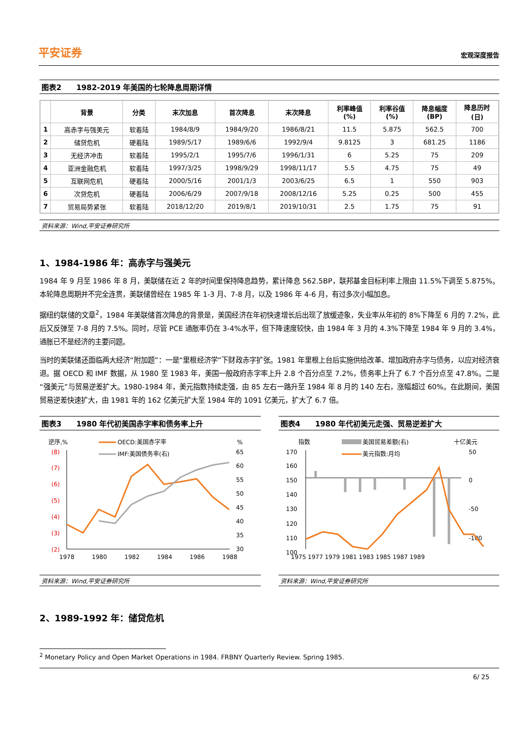平安证券 宏观深度报告
图表2　　1982-2019 年美国的七轮降息周期详情
| | 背景 | 分类 | 末次加息 | 首次降息 | 末次降息 | 利率峰值 (%) | 利率谷值 (%) | 降息幅度 (BP) | 降息历时 (日) |
| --- | --- | --- | --- | --- | --- | --- | --- | --- | --- |
| 1 | 高赤字与强美元 | 软着陆 | 1984/8/9 | 1984/9/20 | 1986/8/21 | 11.5 | 5.875 | 562.5 | 700 |
| 2 | 储贷危机 | 硬着陆 | 1989/5/17 | 1989/6/6 | 1992/9/4 | 9.8125 | 3 | 681.25 | 1186 |
| 3 | 无经济冲击 | 软着陆 | 1995/2/1 | 1995/7/6 | 1996/1/31 | 6 | 5.25 | 75 | 209 |
| 4 | 亚洲金融危机 | 软着陆 | 1997/3/25 | 1998/9/29 | 1998/11/17 | 5.5 | 4.75 | 75 | 49 |
| 5 | 互联网危机 | 硬着陆 | 2000/5/16 | 2001/1/3 | 2003/6/25 | 6.5 | 1 | 550 | 903 |
| 6 | 次贷危机 | 硬着陆 | 2006/6/29 | 2007/9/18 | 2008/12/16 | 5.25 | 0.25 | 500 | 455 |
| 7 | 贸易局势紧张 | 软着陆 | 2018/12/20 | 2019/8/1 | 2019/10/31 | 2.5 | 1.75 | 75 | 91 |
资料来源：Wind,平安证券研究所
1、1984-1986 年：高赤字与强美元
1984 年 9 月至 1986 年 8 月，美联储在近 2 年的时间里保持降息趋势，累计降息 562.5BP，联邦基金目标利率上限由 11.5%下调至 5.875%。本轮降息周期并不完全连贯，美联储曾经在 1985 年 1-3 月、7-8 月，以及 1986 年 4-6 月，有过多次小幅加息。
据纽约联储的文章<sup>2</sup>，1984 年美联储首次降息的背景是，美国经济在年初快速增长后出现了放缓迹象，失业率从年初的 8%下降至 6 月的 7.2%，此后又反弹至 7-8 月的 7.5%。同时，尽管 PCE 通胀率仍在 3-4%水平，但下降速度较快，由 1984 年 3 月的 4.3%下降至 1984 年 9 月的 3.4%，通胀已不是经济的主要问题。
当时的美联储还面临两大经济“附加题”：一是“里根经济学”下财政赤字扩张。1981 年里根上台后实施供给改革、增加政府赤字与债务，以应对经济衰退。据 OECD 和 IMF 数据，从 1980 至 1983 年，美国一般政府赤字率上升 2.8 个百分点至 7.2%，债务率上升了 6.7 个百分点至 47.8%。二是“强美元”与贸易逆差扩大。1980-1984 年，美元指数持续走强，由 85 左右一路升至 1984 年 8 月的 140 左右，涨幅超过 60%。在此期间，美国贸易逆差快速扩大，由 1981 年的 162 亿美元扩大至 1984 年的 1091 亿美元，扩大了 6.7 倍。
图表3　　1980 年代初美国赤字率和债务率上升
逆序,%
%
OECD:美国赤字率
IMF:美国债务率(右)
(8)
(7)
(6)
(5)
(4)
(3)
(2)
65
60
55
50
45
40
35
30
1978
1980
1982
1984
1986
1988
资料来源：Wind,平安证券研究所
图表4　　1980 年代初美元走强、贸易逆差扩大
指数
十亿美元
美国贸易差额(右)
美元指数:月均
170
160
150
140
130
120
110
100
50
0
-50
-100
1975 1977 1979 1981 1983 1985 1987 1989
资料来源：Wind,平安证券研究所
2、1989-1992 年：储贷危机
<sup>2</sup> Monetary Policy and Open Market Operations in 1984. FRBNY Quarterly Review. Spring 1985.
6/ 25